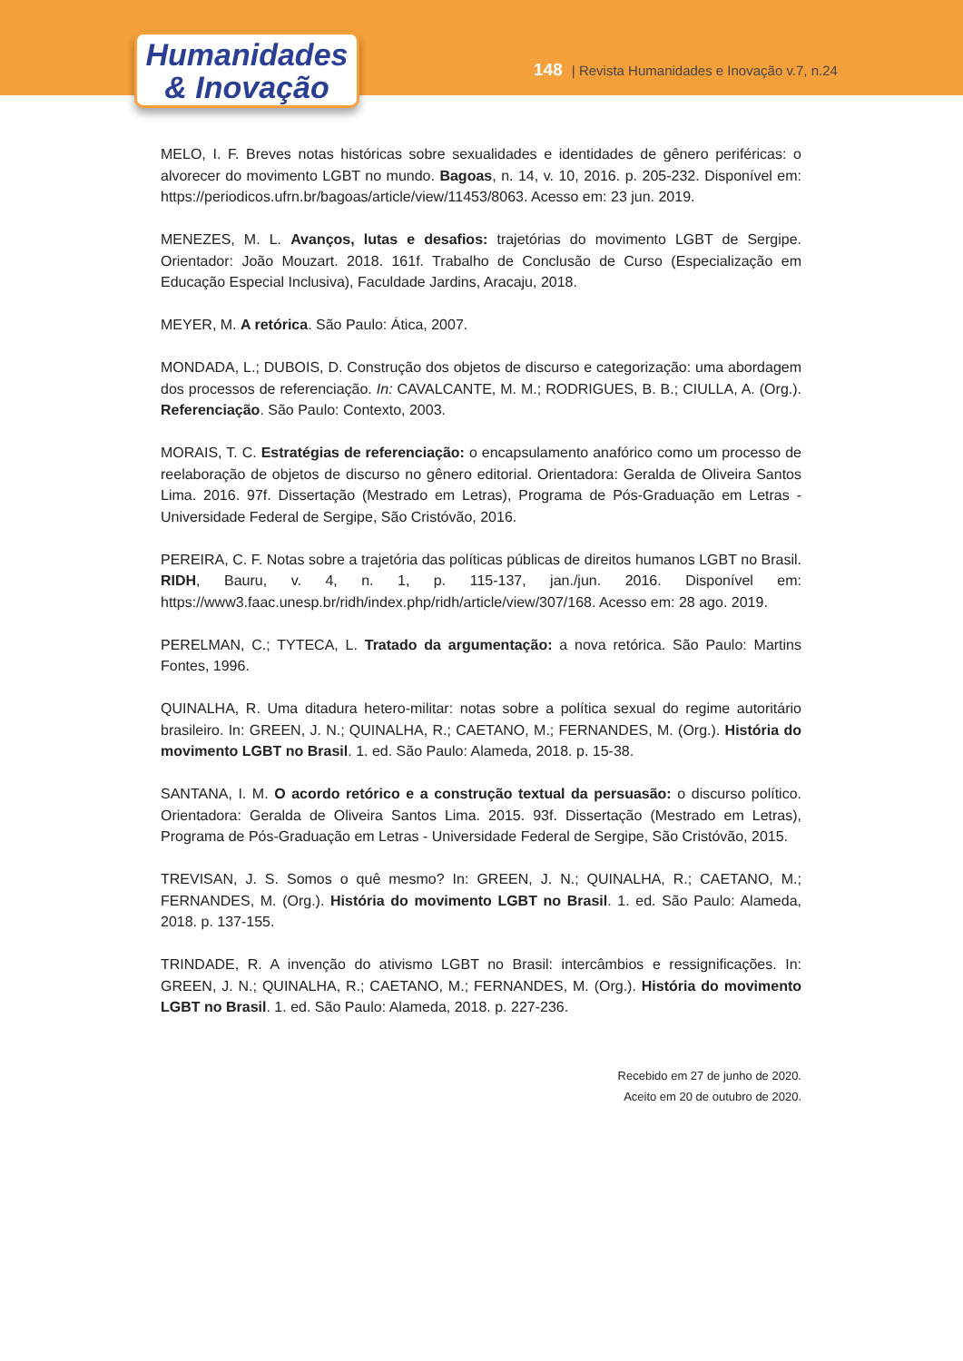Humanidades
& Inovação
148 | Revista Humanidades e Inovação v.7, n.24
MELO, I. F. Breves notas históricas sobre sexualidades e identidades de gênero periféricas: o alvorecer do movimento LGBT no mundo. Bagoas, n. 14, v. 10, 2016. p. 205-232. Disponível em: https://periodicos.ufrn.br/bagoas/article/view/11453/8063. Acesso em: 23 jun. 2019.
MENEZES, M. L. Avanços, lutas e desafios: trajetórias do movimento LGBT de Sergipe. Orientador: João Mouzart. 2018. 161f. Trabalho de Conclusão de Curso (Especialização em Educação Especial Inclusiva), Faculdade Jardins, Aracaju, 2018.
MEYER, M. A retórica. São Paulo: Ática, 2007.
MONDADA, L.; DUBOIS, D. Construção dos objetos de discurso e categorização: uma abordagem dos processos de referenciação. In: CAVALCANTE, M. M.; RODRIGUES, B. B.; CIULLA, A. (Org.). Referenciação. São Paulo: Contexto, 2003.
MORAIS, T. C. Estratégias de referenciação: o encapsulamento anafórico como um processo de reelaboração de objetos de discurso no gênero editorial. Orientadora: Geralda de Oliveira Santos Lima. 2016. 97f. Dissertação (Mestrado em Letras), Programa de Pós-Graduação em Letras - Universidade Federal de Sergipe, São Cristóvão, 2016.
PEREIRA, C. F. Notas sobre a trajetória das políticas públicas de direitos humanos LGBT no Brasil. RIDH, Bauru, v. 4, n. 1, p. 115-137, jan./jun. 2016. Disponível em: https://www3.faac.unesp.br/ridh/index.php/ridh/article/view/307/168. Acesso em: 28 ago. 2019.
PERELMAN, C.; TYTECA, L. Tratado da argumentação: a nova retórica. São Paulo: Martins Fontes, 1996.
QUINALHA, R. Uma ditadura hetero-militar: notas sobre a política sexual do regime autoritário brasileiro. In: GREEN, J. N.; QUINALHA, R.; CAETANO, M.; FERNANDES, M. (Org.). História do movimento LGBT no Brasil. 1. ed. São Paulo: Alameda, 2018. p. 15-38.
SANTANA, I. M. O acordo retórico e a construção textual da persuasão: o discurso político. Orientadora: Geralda de Oliveira Santos Lima. 2015. 93f. Dissertação (Mestrado em Letras), Programa de Pós-Graduação em Letras - Universidade Federal de Sergipe, São Cristóvão, 2015.
TREVISAN, J. S. Somos o quê mesmo? In: GREEN, J. N.; QUINALHA, R.; CAETANO, M.; FERNANDES, M. (Org.). História do movimento LGBT no Brasil. 1. ed. São Paulo: Alameda, 2018. p. 137-155.
TRINDADE, R. A invenção do ativismo LGBT no Brasil: intercâmbios e ressignificações. In: GREEN, J. N.; QUINALHA, R.; CAETANO, M.; FERNANDES, M. (Org.). História do movimento LGBT no Brasil. 1. ed. São Paulo: Alameda, 2018. p. 227-236.
Recebido em 27 de junho de 2020.
Aceito em 20 de outubro de 2020.